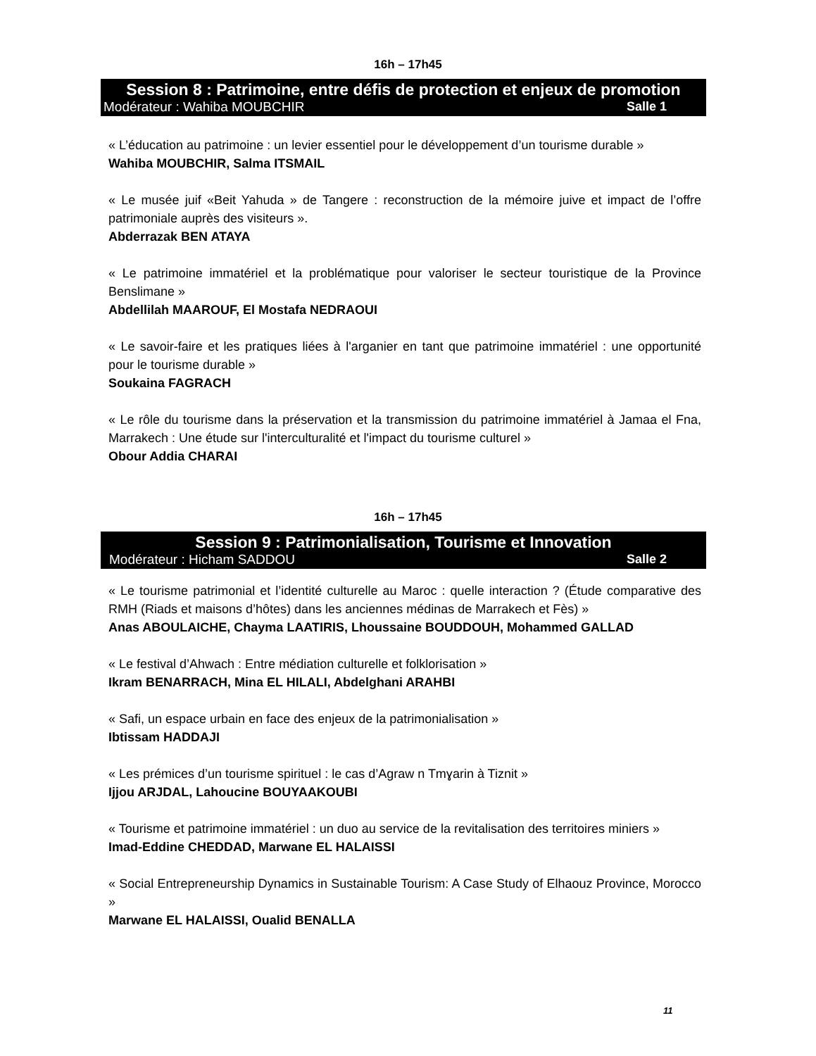16h – 17h45
Session 8 : Patrimoine, entre défis de protection et enjeux de promotion
Modérateur : Wahiba MOUBCHIR Salle 1
« L’éducation au patrimoine : un levier essentiel pour le développement d’un tourisme durable »
Wahiba MOUBCHIR, Salma ITSMAIL
« Le musée juif «Beit Yahuda » de Tangere : reconstruction de la mémoire juive et impact de l’offre patrimoniale auprès des visiteurs ».
Abderrazak BEN ATAYA
« Le patrimoine immatériel et la problématique pour valoriser le secteur touristique de la Province Benslimane »
Abdellilah MAAROUF, El Mostafa NEDRAOUI
« Le savoir-faire et les pratiques liées à l'arganier en tant que patrimoine immatériel : une opportunité pour le tourisme durable »
Soukaina FAGRACH
« Le rôle du tourisme dans la préservation et la transmission du patrimoine immatériel à Jamaa el Fna, Marrakech : Une étude sur l'interculturalité et l'impact du tourisme culturel »
Obour Addia CHARAI
16h – 17h45
Session 9 : Patrimonialisation, Tourisme et Innovation
Modérateur : Hicham SADDOU Salle 2
« Le tourisme patrimonial et l’identité culturelle au Maroc : quelle interaction ? (Étude comparative des RMH (Riads et maisons d’hôtes) dans les anciennes médinas de Marrakech et Fès) »
Anas ABOULAICHE, Chayma LAATIRIS, Lhoussaine BOUDDOUH, Mohammed GALLAD
« Le festival d’Ahwach : Entre médiation culturelle et folklorisation »
Ikram BENARRACH, Mina EL HILALI, Abdelghani ARAHBI
« Safi, un espace urbain en face des enjeux de la patrimonialisation »
Ibtissam HADDAJI
« Les prémices d’un tourisme spirituel : le cas d’Agraw n Tmɣarin à Tiznit »
Ijjou ARJDAL, Lahoucine BOUYAAKOUBI
« Tourisme et patrimoine immatériel : un duo au service de la revitalisation des territoires miniers »
Imad-Eddine CHEDDAD, Marwane EL HALAISSI
« Social Entrepreneurship Dynamics in Sustainable Tourism: A Case Study of Elhaouz Province, Morocco »
Marwane EL HALAISSI, Oualid BENALLA
11